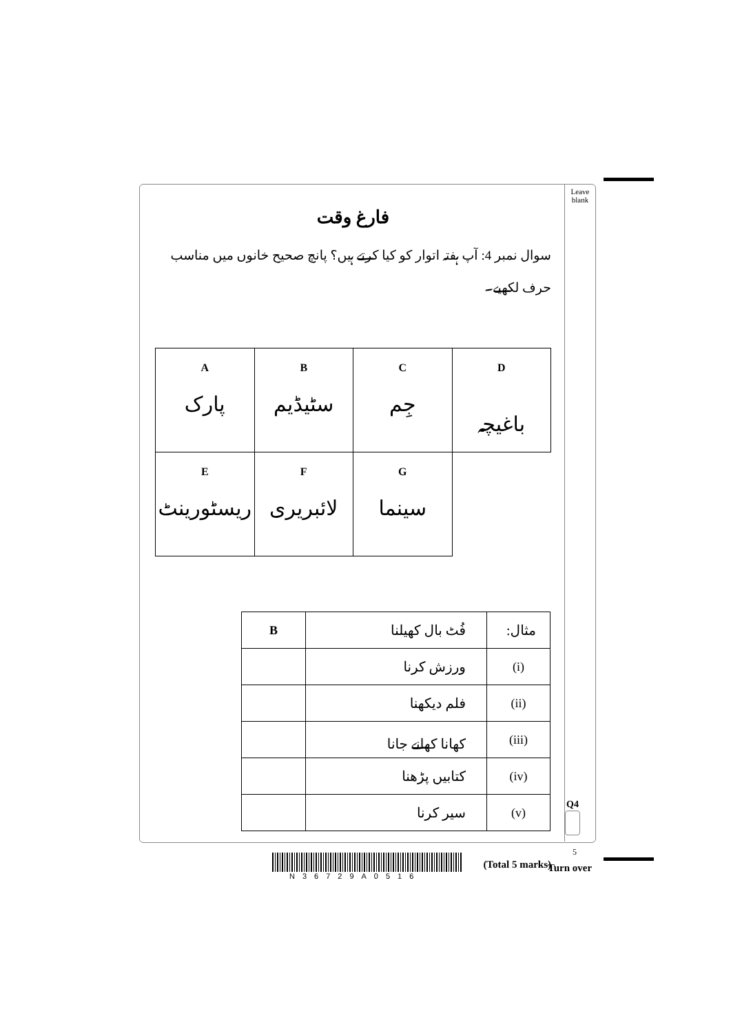Leave
blank
Q4
فارغ وقت
سوال نمبر 4: آپ ہفتہ اتوار کو کیا کرتے ہیں؟ پانچ صحیح خانوں میں مناسب حرف لکھیے۔
| A پارک | B سٹیڈیم | C جِم | D باغیچہ |
| E ریسٹورینٹ | F لائبریری | G سینما | |
| B | فُٹ بال کھیلنا | مثال: |
| | ورزش کرنا | (i) |
| | فلم دیکھنا | (ii) |
| | کھانا کھانے جانا | (iii) |
| | کتابیں پڑھنا | (iv) |
| | سیر کرنا | (v) |
(Total 5 marks)
5
N36729A0516
Turn over